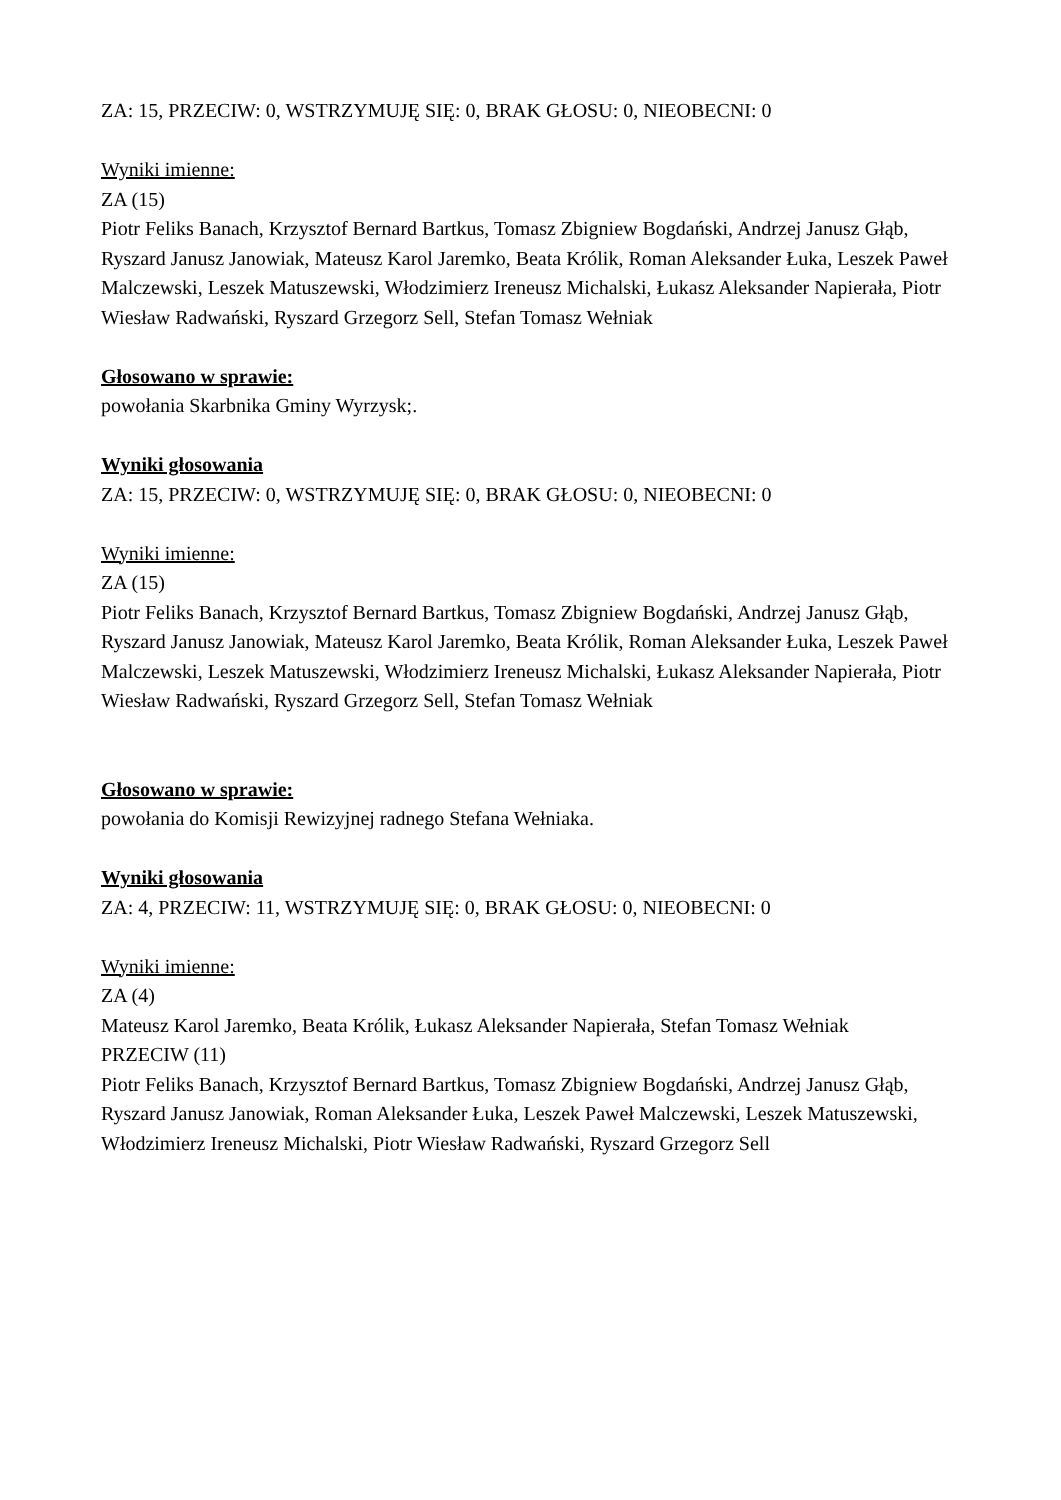ZA: 15, PRZECIW: 0, WSTRZYMUJĘ SIĘ: 0, BRAK GŁOSU: 0, NIEOBECNI: 0
Wyniki imienne:
ZA (15)
Piotr Feliks Banach, Krzysztof Bernard Bartkus, Tomasz Zbigniew Bogdański, Andrzej Janusz Głąb, Ryszard Janusz Janowiak, Mateusz Karol Jaremko, Beata Królik, Roman Aleksander Łuka, Leszek Paweł Malczewski, Leszek Matuszewski, Włodzimierz Ireneusz Michalski, Łukasz Aleksander Napierała, Piotr Wiesław Radwański, Ryszard Grzegorz Sell, Stefan Tomasz Wełniak
Głosowano w sprawie:
powołania Skarbnika Gminy Wyrzysk;.
Wyniki głosowania
ZA: 15, PRZECIW: 0, WSTRZYMUJĘ SIĘ: 0, BRAK GŁOSU: 0, NIEOBECNI: 0
Wyniki imienne:
ZA (15)
Piotr Feliks Banach, Krzysztof Bernard Bartkus, Tomasz Zbigniew Bogdański, Andrzej Janusz Głąb, Ryszard Janusz Janowiak, Mateusz Karol Jaremko, Beata Królik, Roman Aleksander Łuka, Leszek Paweł Malczewski, Leszek Matuszewski, Włodzimierz Ireneusz Michalski, Łukasz Aleksander Napierała, Piotr Wiesław Radwański, Ryszard Grzegorz Sell, Stefan Tomasz Wełniak
Głosowano w sprawie:
powołania do Komisji Rewizyjnej radnego Stefana Wełniaka.
Wyniki głosowania
ZA: 4, PRZECIW: 11, WSTRZYMUJĘ SIĘ: 0, BRAK GŁOSU: 0, NIEOBECNI: 0
Wyniki imienne:
ZA (4)
Mateusz Karol Jaremko, Beata Królik, Łukasz Aleksander Napierała, Stefan Tomasz Wełniak
PRZECIW (11)
Piotr Feliks Banach, Krzysztof Bernard Bartkus, Tomasz Zbigniew Bogdański, Andrzej Janusz Głąb, Ryszard Janusz Janowiak, Roman Aleksander Łuka, Leszek Paweł Malczewski, Leszek Matuszewski, Włodzimierz Ireneusz Michalski, Piotr Wiesław Radwański, Ryszard Grzegorz Sell